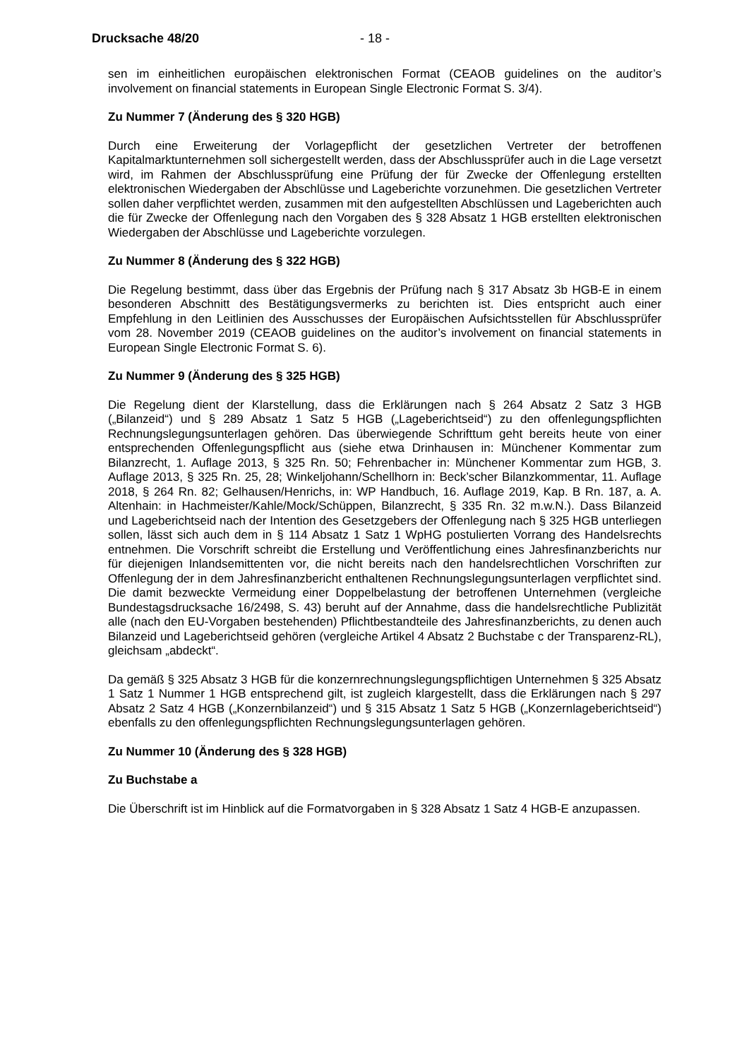Drucksache 48/20 - 18 -
sen im einheitlichen europäischen elektronischen Format (CEAOB guidelines on the auditor’s involvement on financial statements in European Single Electronic Format S. 3/4).
Zu Nummer 7 (Änderung des § 320 HGB)
Durch eine Erweiterung der Vorlagepflicht der gesetzlichen Vertreter der betroffenen Kapitalmarktunternehmen soll sichergestellt werden, dass der Abschlussprüfer auch in die Lage versetzt wird, im Rahmen der Abschlussprüfung eine Prüfung der für Zwecke der Offenlegung erstellten elektronischen Wiedergaben der Abschlüsse und Lageberichte vorzunehmen. Die gesetzlichen Vertreter sollen daher verpflichtet werden, zusammen mit den aufgestellten Abschlüssen und Lageberichten auch die für Zwecke der Offenlegung nach den Vorgaben des § 328 Absatz 1 HGB erstellten elektronischen Wiedergaben der Abschlüsse und Lageberichte vorzulegen.
Zu Nummer 8 (Änderung des § 322 HGB)
Die Regelung bestimmt, dass über das Ergebnis der Prüfung nach § 317 Absatz 3b HGB-E in einem besonderen Abschnitt des Bestätigungsvermerks zu berichten ist. Dies entspricht auch einer Empfehlung in den Leitlinien des Ausschusses der Europäischen Aufsichtsstellen für Abschlussprüfer vom 28. November 2019 (CEAOB guidelines on the auditor’s involvement on financial statements in European Single Electronic Format S. 6).
Zu Nummer 9 (Änderung des § 325 HGB)
Die Regelung dient der Klarstellung, dass die Erklärungen nach § 264 Absatz 2 Satz 3 HGB („Bilanzeid“) und § 289 Absatz 1 Satz 5 HGB („Lageberichtseid“) zu den offenlegungspflichten Rechnungslegungsunterlagen gehören. Das überwiegende Schrifttum geht bereits heute von einer entsprechenden Offenlegungspflicht aus (siehe etwa Drinhausen in: Münchener Kommentar zum Bilanzrecht, 1. Auflage 2013, § 325 Rn. 50; Fehrenbacher in: Münchener Kommentar zum HGB, 3. Auflage 2013, § 325 Rn. 25, 28; Winkeljohann/Schellhorn in: Beck’scher Bilanzkommentar, 11. Auflage 2018, § 264 Rn. 82; Gelhausen/Henrichs, in: WP Handbuch, 16. Auflage 2019, Kap. B Rn. 187, a. A. Altenhain: in Hachmeister/Kahle/Mock/Schüppen, Bilanzrecht, § 335 Rn. 32 m.w.N.). Dass Bilanzeid und Lageberichtseid nach der Intention des Gesetzgebers der Offenlegung nach § 325 HGB unterliegen sollen, lässt sich auch dem in § 114 Absatz 1 Satz 1 WpHG postulierten Vorrang des Handelsrechts entnehmen. Die Vorschrift schreibt die Erstellung und Veröffentlichung eines Jahresfinanzberichts nur für diejenigen Inlandsemittenten vor, die nicht bereits nach den handelsrechtlichen Vorschriften zur Offenlegung der in dem Jahresfinanzbericht enthaltenen Rechnungslegungsunterlagen verpflichtet sind. Die damit bezweckte Vermeidung einer Doppelbelastung der betroffenen Unternehmen (vergleiche Bundestagsdrucksache 16/2498, S. 43) beruht auf der Annahme, dass die handelsrechtliche Publizität alle (nach den EU-Vorgaben bestehenden) Pflichtbestandteile des Jahresfinanzberichts, zu denen auch Bilanzeid und Lageberichtseid gehören (vergleiche Artikel 4 Absatz 2 Buchstabe c der Transparenz-RL), gleichsam „abdeckt“.
Da gemäß § 325 Absatz 3 HGB für die konzernrechnungslegungspflichtigen Unternehmen § 325 Absatz 1 Satz 1 Nummer 1 HGB entsprechend gilt, ist zugleich klargestellt, dass die Erklärungen nach § 297 Absatz 2 Satz 4 HGB („Konzernbilanzeid“) und § 315 Absatz 1 Satz 5 HGB („Konzernlageberichtseid“) ebenfalls zu den offenlegungspflichten Rechnungslegungsunterlagen gehören.
Zu Nummer 10 (Änderung des § 328 HGB)
Zu Buchstabe a
Die Überschrift ist im Hinblick auf die Formatvorgaben in § 328 Absatz 1 Satz 4 HGB-E anzupassen.